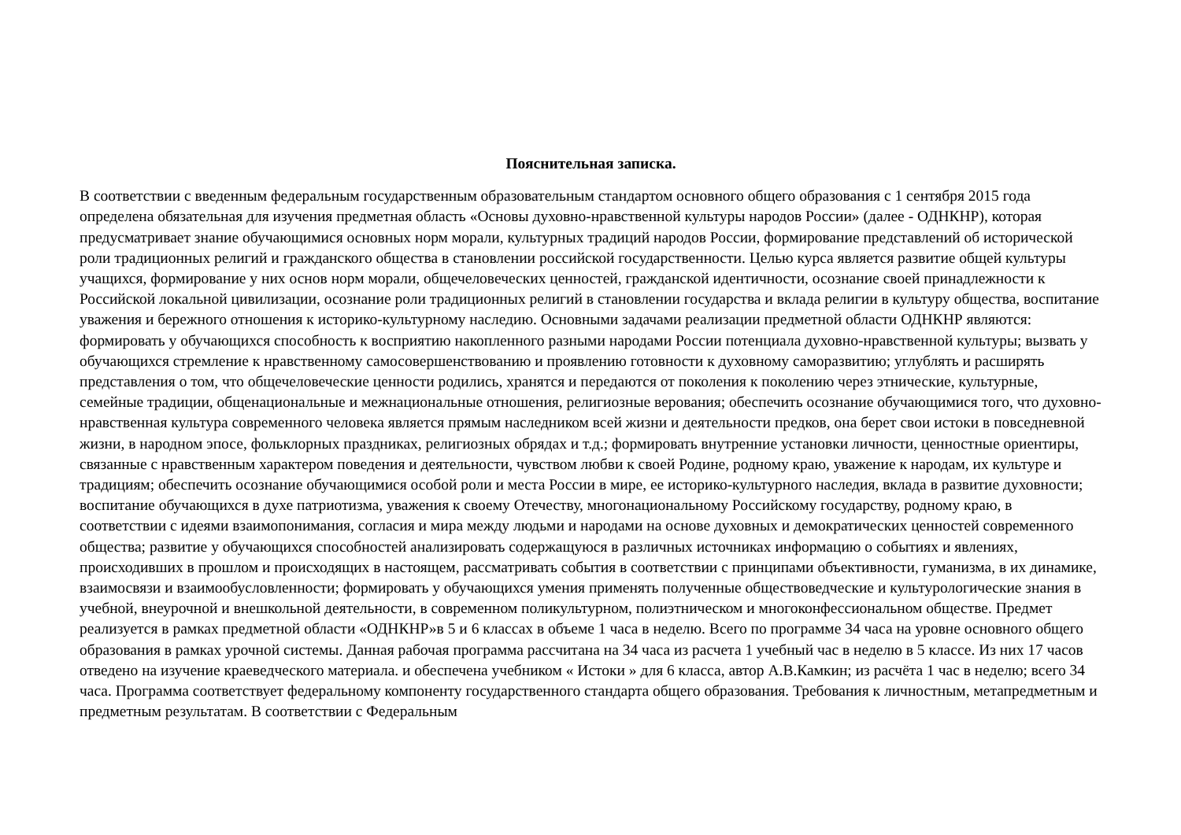Пояснительная записка.
В соответствии с введенным федеральным государственным образовательным стандартом основного общего образования с 1 сентября 2015 года определена обязательная для изучения предметная область «Основы духовно-нравственной культуры народов России» (далее - ОДНКНР), которая предусматривает знание обучающимися основных норм морали, культурных традиций народов России, формирование представлений об исторической роли традиционных религий и гражданского общества в становлении российской государственности. Целью курса является развитие общей культуры учащихся, формирование у них основ норм морали, общечеловеческих ценностей, гражданской идентичности, осознание своей принадлежности к Российской локальной цивилизации, осознание роли традиционных религий в становлении государства и вклада религии в культуру общества, воспитание уважения и бережного отношения к историко-культурному наследию. Основными задачами реализации предметной области ОДНКНР являются: формировать у обучающихся способность к восприятию накопленного разными народами России потенциала духовно-нравственной культуры; вызвать у обучающихся стремление к нравственному самосовершенствованию и проявлению готовности к духовному саморазвитию; углублять и расширять представления о том, что общечеловеческие ценности родились, хранятся и передаются от поколения к поколению через этнические, культурные, семейные традиции, общенациональные и межнациональные отношения, религиозные верования; обеспечить осознание обучающимися того, что духовно-нравственная культура современного человека является прямым наследником всей жизни и деятельности предков, она берет свои истоки в повседневной жизни, в народном эпосе, фольклорных праздниках, религиозных обрядах и т.д.; формировать внутренние установки личности, ценностные ориентиры, связанные с нравственным характером поведения и деятельности, чувством любви к своей Родине, родному краю, уважение к народам, их культуре и традициям; обеспечить осознание обучающимися особой роли и места России в мире, ее историко-культурного наследия, вклада в развитие духовности; воспитание обучающихся в духе патриотизма, уважения к своему Отечеству, многонациональному Российскому государству, родному краю, в соответствии с идеями взаимопонимания, согласия и мира между людьми и народами на основе духовных и демократических ценностей современного общества; развитие у обучающихся способностей анализировать содержащуюся в различных источниках информацию о событиях и явлениях, происходивших в прошлом и происходящих в настоящем, рассматривать события в соответствии с принципами объективности, гуманизма, в их динамике, взаимосвязи и взаимообусловленности; формировать у обучающихся умения применять полученные обществоведческие и культурологические знания в учебной, внеурочной и внешкольной деятельности, в современном поликультурном, полиэтническом и многоконфессиональном обществе. Предмет реализуется в рамках предметной области «ОДНКНР»в 5 и 6 классах в объеме 1 часа в неделю. Всего по программе 34 часа на уровне основного общего образования в рамках урочной системы. Данная рабочая программа рассчитана на 34 часа из расчета 1 учебный час в неделю в 5 классе. Из них 17 часов отведено на изучение краеведческого материала. и обеспечена учебником « Истоки » для 6 класса, автор А.В.Камкин; из расчёта 1 час в неделю; всего 34 часа. Программа соответствует федеральному компоненту государственного стандарта общего образования. Требования к личностным, метапредметным и предметным результатам. В соответствии с Федеральным